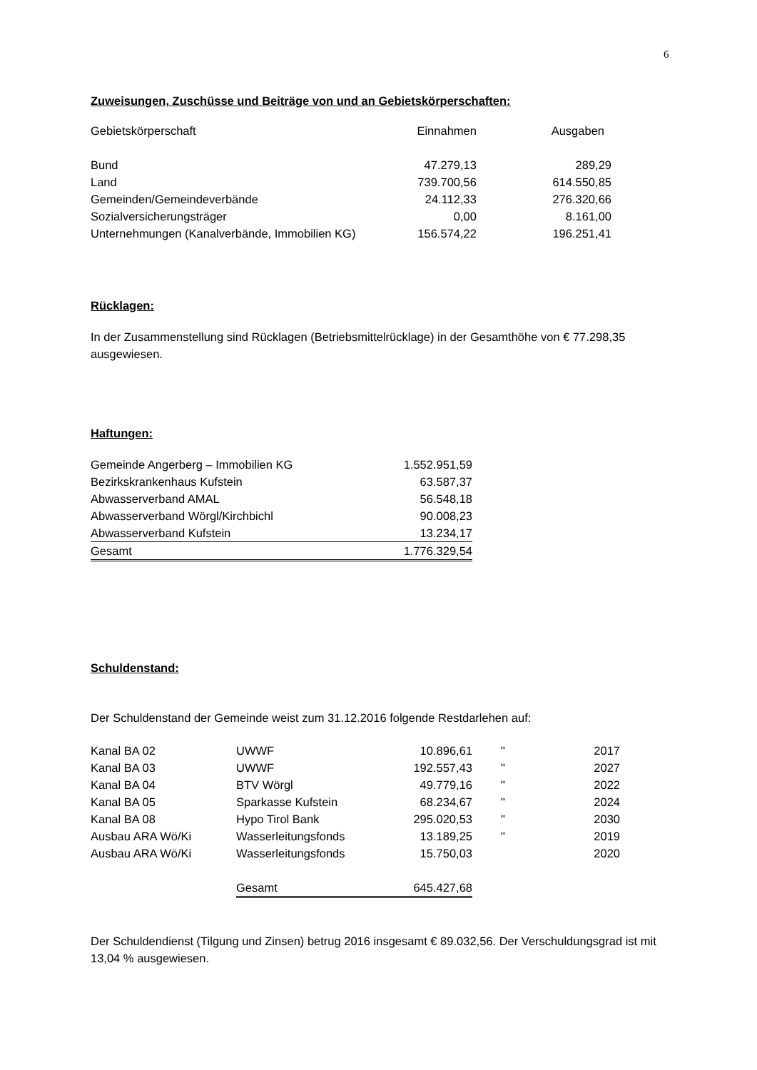6
Zuweisungen, Zuschüsse und Beiträge von und an Gebietskörperschaften:
| Gebietskörperschaft | Einnahmen | Ausgaben |
| --- | --- | --- |
| Bund | 47.279,13 | 289,29 |
| Land | 739.700,56 | 614.550,85 |
| Gemeinden/Gemeindeverbände | 24.112,33 | 276.320,66 |
| Sozialversicherungsträger | 0,00 | 8.161,00 |
| Unternehmungen (Kanalverbände, Immobilien KG) | 156.574,22 | 196.251,41 |
Rücklagen:
In der Zusammenstellung sind Rücklagen (Betriebsmittelrücklage) in der Gesamthöhe von € 77.298,35 ausgewiesen.
Haftungen:
| Gemeinde Angerberg – Immobilien KG | 1.552.951,59 |
| Bezirkskrankenhaus Kufstein | 63.587,37 |
| Abwasserverband AMAL | 56.548,18 |
| Abwasserverband Wörgl/Kirchbichl | 90.008,23 |
| Abwasserverband Kufstein | 13.234,17 |
| Gesamt | 1.776.329,54 |
Schuldenstand:
Der Schuldenstand der Gemeinde weist zum 31.12.2016 folgende Restdarlehen auf:
| Kanal BA 02 | UWWF | 10.896,61 | " | 2017 |
| Kanal BA 03 | UWWF | 192.557,43 | " | 2027 |
| Kanal BA 04 | BTV Wörgl | 49.779,16 | " | 2022 |
| Kanal BA 05 | Sparkasse Kufstein | 68.234,67 | " | 2024 |
| Kanal BA 08 | Hypo Tirol Bank | 295.020,53 | " | 2030 |
| Ausbau ARA Wö/Ki | Wasserleitungsfonds | 13.189,25 | " | 2019 |
| Ausbau ARA Wö/Ki | Wasserleitungsfonds | 15.750,03 | | 2020 |
| | Gesamt | 645.427,68 | | |
Der Schuldendienst (Tilgung und Zinsen) betrug 2016 insgesamt € 89.032,56. Der Verschuldungsgrad ist mit 13,04 % ausgewiesen.